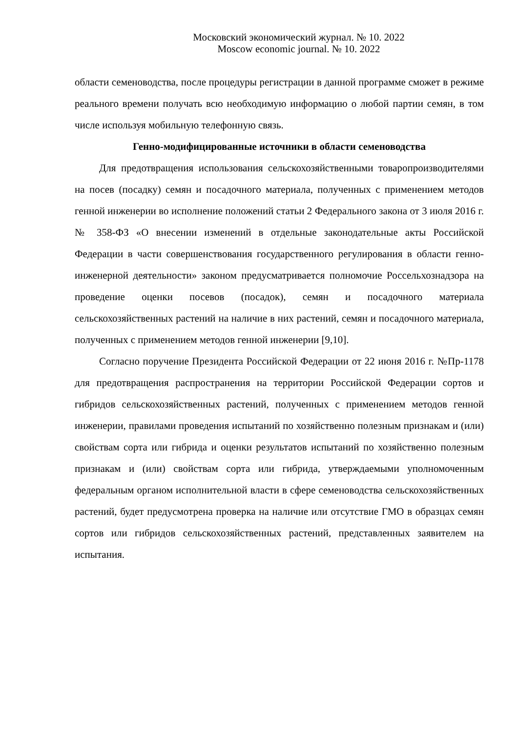Московский экономический журнал. № 10. 2022
Moscow economic journal. № 10. 2022
области семеноводства, после процедуры регистрации в данной программе сможет в режиме реального времени получать всю необходимую информацию о любой партии семян, в том числе используя мобильную телефонную связь.
Генно-модифицированные источники в области семеноводства
Для предотвращения использования сельскохозяйственными товаропроизводителями на посев (посадку) семян и посадочного материала, полученных с применением методов генной инженерии во исполнение положений статьи 2 Федерального закона от 3 июля 2016 г. № 358-ФЗ «О внесении изменений в отдельные законодательные акты Российской Федерации в части совершенствования государственного регулирования в области генно-инженерной деятельности» законом предусматривается полномочие Россельхознадзора на проведение оценки посевов (посадок), семян и посадочного материала сельскохозяйственных растений на наличие в них растений, семян и посадочного материала, полученных с применением методов генной инженерии [9,10].
Согласно поручение Президента Российской Федерации от 22 июня 2016 г. №Пр-1178 для предотвращения распространения на территории Российской Федерации сортов и гибридов сельскохозяйственных растений, полученных с применением методов генной инженерии, правилами проведения испытаний по хозяйственно полезным признакам и (или) свойствам сорта или гибрида и оценки результатов испытаний по хозяйственно полезным признакам и (или) свойствам сорта или гибрида, утверждаемыми уполномоченным федеральным органом исполнительной власти в сфере семеноводства сельскохозяйственных растений, будет предусмотрена проверка на наличие или отсутствие ГМО в образцах семян сортов или гибридов сельскохозяйственных растений, представленных заявителем на испытания.